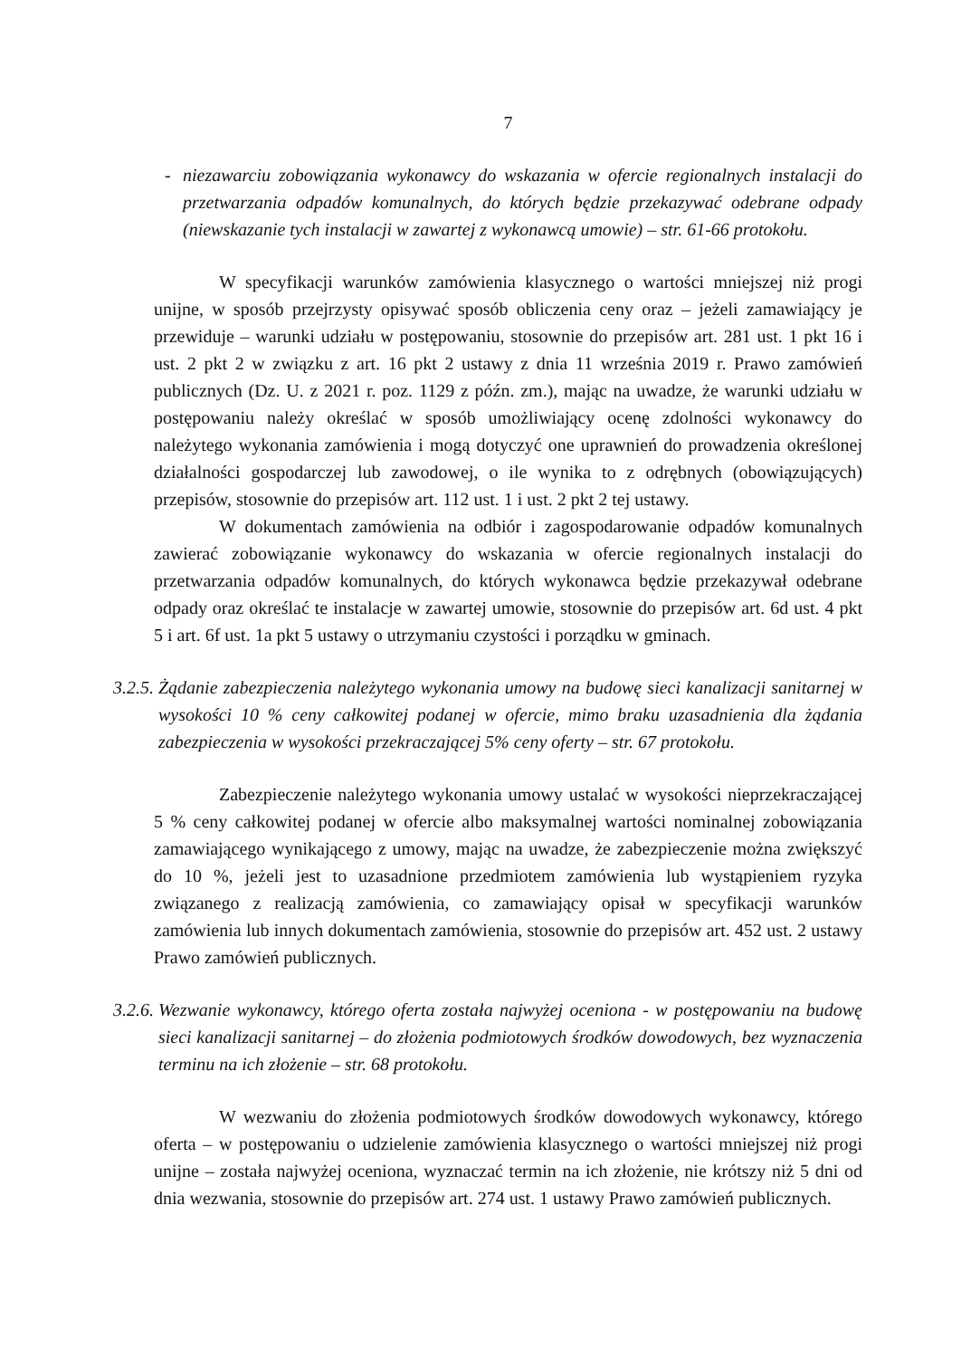7
- niezawarciu zobowiązania wykonawcy do wskazania w ofercie regionalnych instalacji do przetwarzania odpadów komunalnych, do których będzie przekazywać odebrane odpady (niewskazanie tych instalacji w zawartej z wykonawcą umowie) – str. 61-66 protokołu.
W specyfikacji warunków zamówienia klasycznego o wartości mniejszej niż progi unijne, w sposób przejrzysty opisywać sposób obliczenia ceny oraz – jeżeli zamawiający je przewiduje – warunki udziału w postępowaniu, stosownie do przepisów art. 281 ust. 1 pkt 16 i ust. 2 pkt 2 w związku z art. 16 pkt 2 ustawy z dnia 11 września 2019 r. Prawo zamówień publicznych (Dz. U. z 2021 r. poz. 1129 z późn. zm.), mając na uwadze, że warunki udziału w postępowaniu należy określać w sposób umożliwiający ocenę zdolności wykonawcy do należytego wykonania zamówienia i mogą dotyczyć one uprawnień do prowadzenia określonej działalności gospodarczej lub zawodowej, o ile wynika to z odrębnych (obowiązujących) przepisów, stosownie do przepisów art. 112 ust. 1 i ust. 2 pkt 2 tej ustawy.
W dokumentach zamówienia na odbiór i zagospodarowanie odpadów komunalnych zawierać zobowiązanie wykonawcy do wskazania w ofercie regionalnych instalacji do przetwarzania odpadów komunalnych, do których wykonawca będzie przekazywał odebrane odpady oraz określać te instalacje w zawartej umowie, stosownie do przepisów art. 6d ust. 4 pkt 5 i art. 6f ust. 1a pkt 5 ustawy o utrzymaniu czystości i porządku w gminach.
3.2.5.
Żądanie zabezpieczenia należytego wykonania umowy na budowę sieci kanalizacji sanitarnej w wysokości 10 % ceny całkowitej podanej w ofercie, mimo braku uzasadnienia dla żądania zabezpieczenia w wysokości przekraczającej 5% ceny oferty – str. 67 protokołu.
Zabezpieczenie należytego wykonania umowy ustalać w wysokości nieprzekraczającej 5 % ceny całkowitej podanej w ofercie albo maksymalnej wartości nominalnej zobowiązania zamawiającego wynikającego z umowy, mając na uwadze, że zabezpieczenie można zwiększyć do 10 %, jeżeli jest to uzasadnione przedmiotem zamówienia lub wystąpieniem ryzyka związanego z realizacją zamówienia, co zamawiający opisał w specyfikacji warunków zamówienia lub innych dokumentach zamówienia, stosownie do przepisów art. 452 ust. 2 ustawy Prawo zamówień publicznych.
3.2.6.
Wezwanie wykonawcy, którego oferta została najwyżej oceniona - w postępowaniu na budowę sieci kanalizacji sanitarnej – do złożenia podmiotowych środków dowodowych, bez wyznaczenia terminu na ich złożenie – str. 68 protokołu.
W wezwaniu do złożenia podmiotowych środków dowodowych wykonawcy, którego oferta – w postępowaniu o udzielenie zamówienia klasycznego o wartości mniejszej niż progi unijne – została najwyżej oceniona, wyznaczać termin na ich złożenie, nie krótszy niż 5 dni od dnia wezwania, stosownie do przepisów art. 274 ust. 1 ustawy Prawo zamówień publicznych.